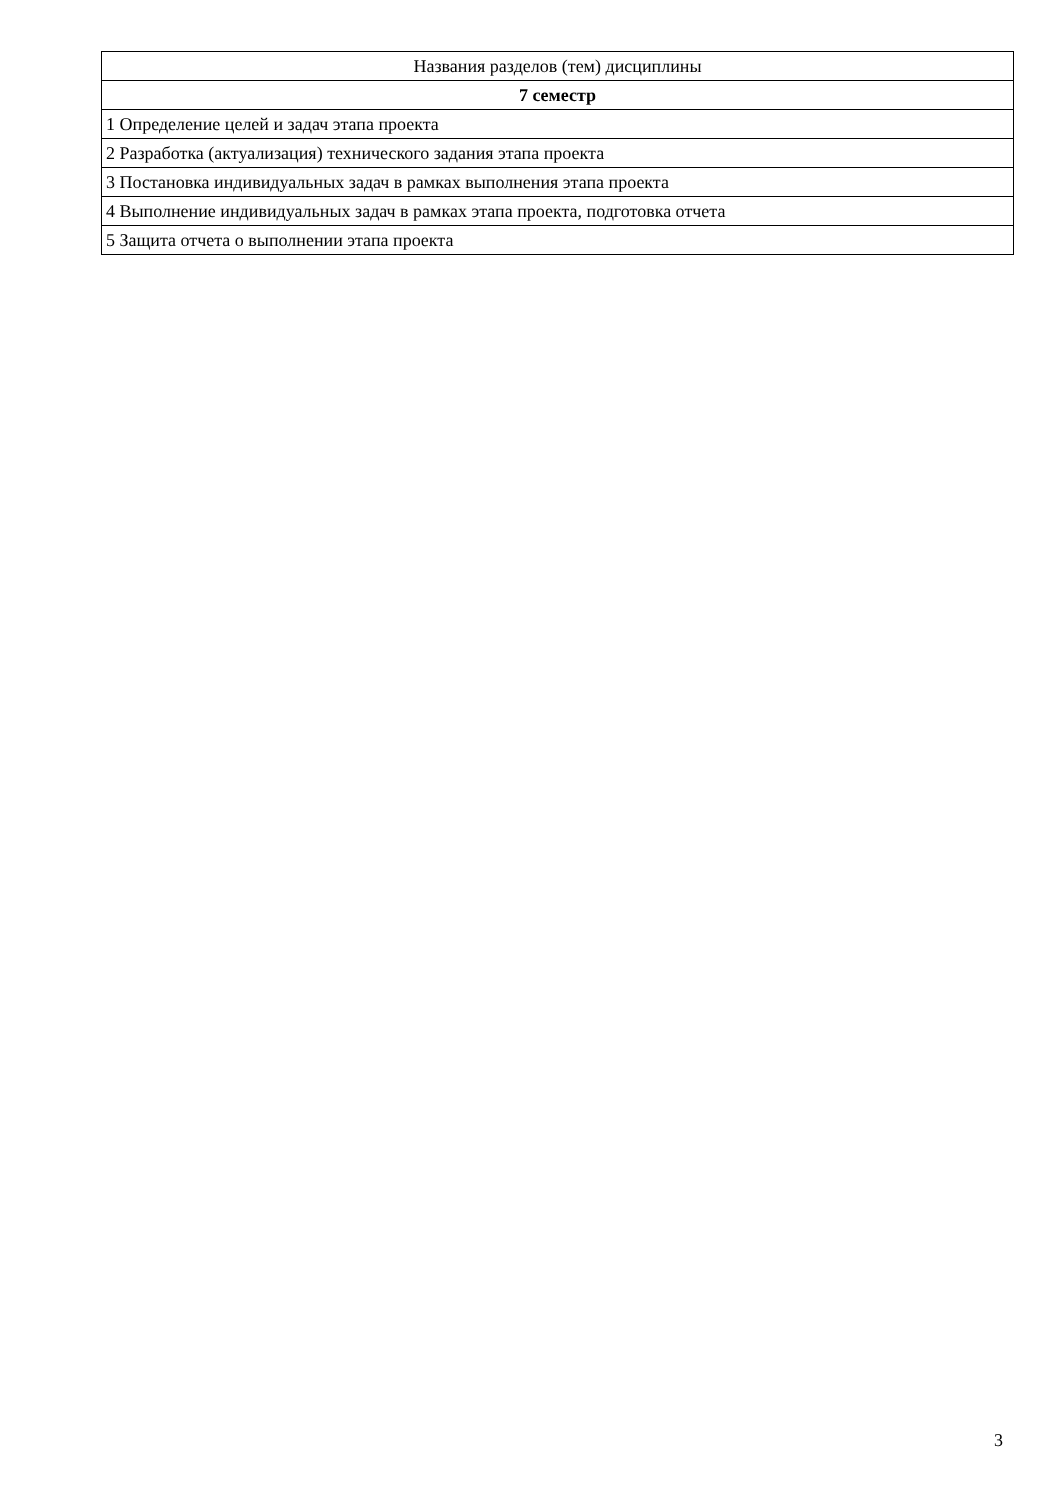| Названия разделов (тем) дисциплины |
| --- |
| 7 семестр |
| 1 Определение целей и задач этапа проекта |
| 2 Разработка (актуализация) технического задания этапа проекта |
| 3 Постановка индивидуальных задач в рамках выполнения этапа проекта |
| 4 Выполнение индивидуальных задач в рамках этапа проекта, подготовка отчета |
| 5 Защита отчета о выполнении этапа проекта |
3